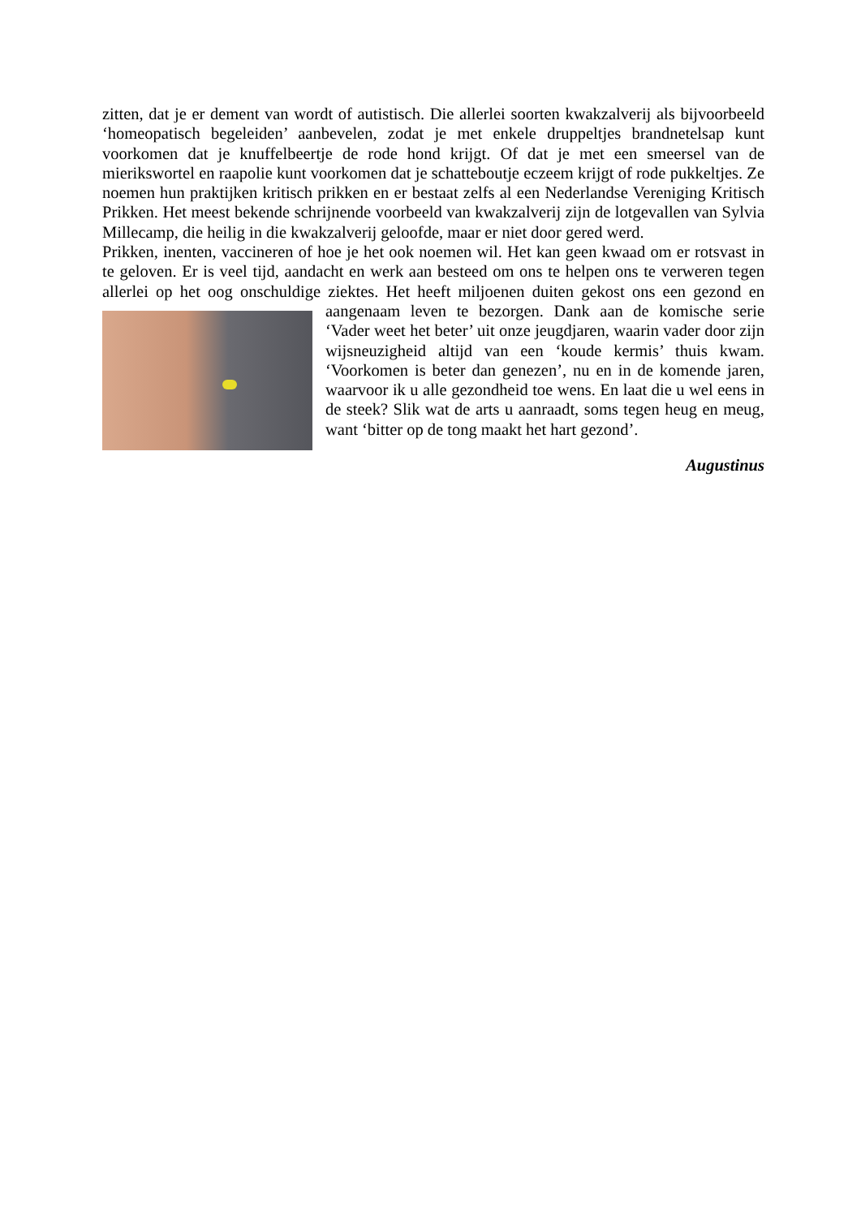zitten, dat je er dement van wordt of autistisch. Die allerlei soorten kwakzalverij als bijvoorbeeld ‘homeopatisch begeleiden’ aanbevelen, zodat je met enkele druppeltjes brandnetelsap kunt voorkomen dat je knuffelbeertje de rode hond krijgt. Of dat je met een smeersel van de mierikswortel en raapolie kunt voorkomen dat je schatteboutje eczeem krijgt of rode pukkeltjes. Ze noemen hun praktijken kritisch prikken en er bestaat zelfs al een Nederlandse Vereniging Kritisch Prikken. Het meest bekende schrijnende voorbeeld van kwakzalverij zijn de lotgevallen van Sylvia Millecamp, die heilig in die kwakzalverij geloofde, maar er niet door gered werd.
Prikken, inenten, vaccineren of hoe je het ook noemen wil. Het kan geen kwaad om er rotsvast in te geloven. Er is veel tijd, aandacht en werk aan besteed om ons te helpen ons te verweren tegen allerlei op het oog onschuldige ziektes. Het heeft miljoenen duiten gekost ons een gezond en aangenaam leven te bezorgen. Dank aan de komische serie ‘Vader weet het beter’ uit onze jeugdjaren, waarin vader door zijn wijsneuzigheid altijd van een ‘koude kermis’ thuis kwam. ‘Voorkomen is beter dan genezen’, nu en in de komende jaren, waarvoor ik u alle gezondheid toe wens. En laat die u wel eens in de steek? Slik wat de arts u aanraadt, soms tegen heug en meug, want ‘bitter op de tong maakt het hart gezond’.
Augustinus